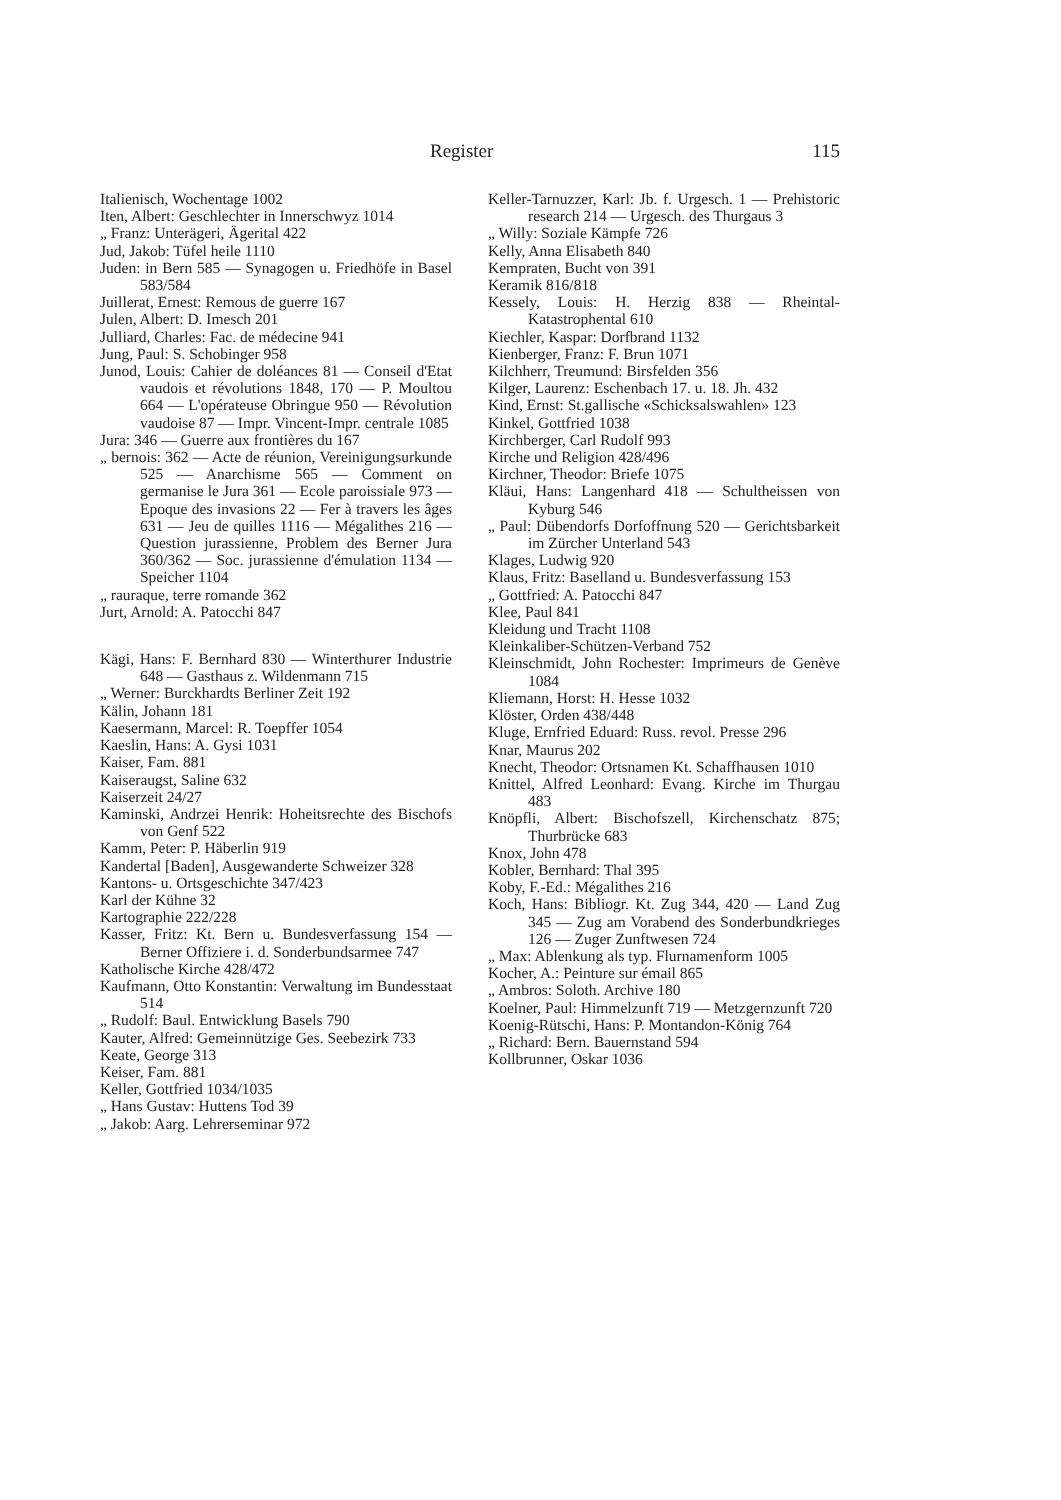Register 115
Italienisch, Wochentage 1002
Iten, Albert: Geschlechter in Innerschwyz 1014
„ Franz: Unterägeri, Ägerital 422
Jud, Jakob: Tüfel heile 1110
Juden: in Bern 585 — Synagogen u. Friedhöfe in Basel 583/584
Juillerat, Ernest: Remous de guerre 167
Julen, Albert: D. Imesch 201
Julliard, Charles: Fac. de médecine 941
Jung, Paul: S. Schobinger 958
Junod, Louis: Cahier de doléances 81 — Conseil d'Etat vaudois et révolutions 1848, 170 — P. Moultou 664 — L'opérateuse Obringue 950 — Révolution vaudoise 87 — Impr. Vincent-Impr. centrale 1085
Jura: 346 — Guerre aux frontières du 167
„ bernois: 362 — Acte de réunion, Vereinigungsurkunde 525 — Anarchisme 565 — Comment on germanise le Jura 361 — Ecole paroissiale 973 — Epoque des invasions 22 — Fer à travers les âges 631 — Jeu de quilles 1116 — Mégalithes 216 — Question jurassienne, Problem des Berner Jura 360/362 — Soc. jurassienne d'émulation 1134 — Speicher 1104
„ rauraque, terre romande 362
Jurt, Arnold: A. Patocchi 847
Kägi, Hans: F. Bernhard 830 — Winterthurer Industrie 648 — Gasthaus z. Wildenmann 715
„ Werner: Burckhardts Berliner Zeit 192
Kälin, Johann 181
Kaesermann, Marcel: R. Toepffer 1054
Kaeslin, Hans: A. Gysi 1031
Kaiser, Fam. 881
Kaiseraugst, Saline 632
Kaiserzeit 24/27
Kaminski, Andrzei Henrik: Hoheitsrechte des Bischofs von Genf 522
Kamm, Peter: P. Häberlin 919
Kandertal [Baden], Ausgewanderte Schweizer 328
Kantons- u. Ortsgeschichte 347/423
Karl der Kühne 32
Kartographie 222/228
Kasser, Fritz: Kt. Bern u. Bundesverfassung 154 — Berner Offiziere i. d. Sonderbundsarmee 747
Katholische Kirche 428/472
Kaufmann, Otto Konstantin: Verwaltung im Bundesstaat 514
„ Rudolf: Baul. Entwicklung Basels 790
Kauter, Alfred: Gemeinnützige Ges. Seebezirk 733
Keate, George 313
Keiser, Fam. 881
Keller, Gottfried 1034/1035
„ Hans Gustav: Huttens Tod 39
„ Jakob: Aarg. Lehrerseminar 972
Keller-Tarnuzzer, Karl: Jb. f. Urgesch. 1 — Prehistoric research 214 — Urgesch. des Thurgaus 3
„ Willy: Soziale Kämpfe 726
Kelly, Anna Elisabeth 840
Kempraten, Bucht von 391
Keramik 816/818
Kessely, Louis: H. Herzig 838 — Rheintal-Katastrophental 610
Kiechler, Kaspar: Dorfbrand 1132
Kienberger, Franz: F. Brun 1071
Kilchherr, Treumund: Birsfelden 356
Kilger, Laurenz: Eschenbach 17. u. 18. Jh. 432
Kind, Ernst: St.gallische «Schicksalswahlen» 123
Kinkel, Gottfried 1038
Kirchberger, Carl Rudolf 993
Kirche und Religion 428/496
Kirchner, Theodor: Briefe 1075
Kläui, Hans: Langenhard 418 — Schultheissen von Kyburg 546
„ Paul: Dübendorfs Dorfoffnung 520 — Gerichtsbarkeit im Zürcher Unterland 543
Klages, Ludwig 920
Klaus, Fritz: Baselland u. Bundesverfassung 153
„ Gottfried: A. Patocchi 847
Klee, Paul 841
Kleidung und Tracht 1108
Kleinkaliber-Schützen-Verband 752
Kleinschmidt, John Rochester: Imprimeurs de Genève 1084
Kliemann, Horst: H. Hesse 1032
Klöster, Orden 438/448
Kluge, Ernfried Eduard: Russ. revol. Presse 296
Knar, Maurus 202
Knecht, Theodor: Ortsnamen Kt. Schaffhausen 1010
Knittel, Alfred Leonhard: Evang. Kirche im Thurgau 483
Knöpfli, Albert: Bischofszell, Kirchenschatz 875; Thurbrücke 683
Knox, John 478
Kobler, Bernhard: Thal 395
Koby, F.-Ed.: Mégalithes 216
Koch, Hans: Bibliogr. Kt. Zug 344, 420 — Land Zug 345 — Zug am Vorabend des Sonderbundkrieges 126 — Zuger Zunftwesen 724
„ Max: Ablenkung als typ. Flurnamenform 1005
Kocher, A.: Peinture sur émail 865
„ Ambros: Soloth. Archive 180
Koelner, Paul: Himmelzunft 719 — Metzgernzunft 720
Koenig-Rütschi, Hans: P. Montandon-König 764
„ Richard: Bern. Bauernstand 594
Kollbrunner, Oskar 1036